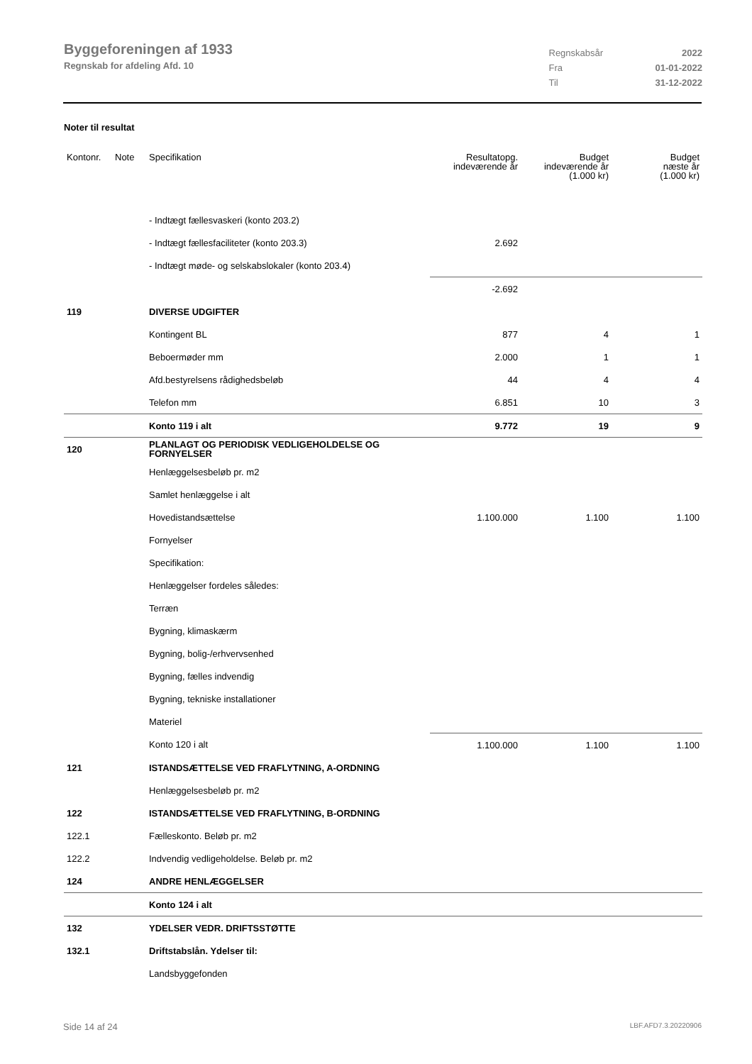Byggeforeningen af 1933
Regnskab for afdeling Afd. 10
| Regnskabsår | 2022 |
| Fra | 01-01-2022 |
| Til | 31-12-2022 |
Noter til resultat
| Kontonr. | Note | Specifikation | Resultatopg. indeværende år | Budget indeværende år (1.000 kr) | Budget næste år (1.000 kr) |
| --- | --- | --- | --- | --- | --- |
| | | - Indtægt fællesvaskeri (konto 203.2) | | | |
| | | - Indtægt fællesfaciliteter (konto 203.3) | 2.692 | | |
| | | - Indtægt møde- og selskabslokaler (konto 203.4) | | | |
| | | | -2.692 | | |
| 119 | | DIVERSE UDGIFTER | | | |
| | | Kontingent BL | 877 | 4 | 1 |
| | | Beboermøder mm | 2.000 | 1 | 1 |
| | | Afd.bestyrelsens rådighedsbeløb | 44 | 4 | 4 |
| | | Telefon mm | 6.851 | 10 | 3 |
| | | Konto 119 i alt | 9.772 | 19 | 9 |
| 120 | | PLANLAGT OG PERIODISK VEDLIGEHOLDELSE OG FORNYELSER | | | |
| | | Henlæggelsesbeløb pr. m2 | | | |
| | | Samlet henlæggelse i alt | | | |
| | | Hovedistandsættelse | 1.100.000 | 1.100 | 1.100 |
| | | Fornyelser | | | |
| | | Specifikation: | | | |
| | | Henlæggelser fordeles således: | | | |
| | | Terræn | | | |
| | | Bygning, klimaskærm | | | |
| | | Bygning, bolig-/erhvervsenhed | | | |
| | | Bygning, fælles indvendig | | | |
| | | Bygning, tekniske installationer | | | |
| | | Materiel | | | |
| | | Konto 120 i alt | 1.100.000 | 1.100 | 1.100 |
| 121 | | ISTANDSÆTTELSE VED FRAFLYTNING, A-ORDNING | | | |
| | | Henlæggelsesbeløb pr. m2 | | | |
| 122 | | ISTANDSÆTTELSE VED FRAFLYTNING, B-ORDNING | | | |
| 122.1 | | Fælleskonto. Beløb pr. m2 | | | |
| 122.2 | | Indvendig vedligeholdelse. Beløb pr. m2 | | | |
| 124 | | ANDRE HENLÆGGELSER | | | |
| | | Konto 124 i alt | | | |
| 132 | | YDELSER VEDR. DRIFTSSTØTTE | | | |
| 132.1 | | Driftstabslån. Ydelser til: | | | |
| | | Landsbyggefonden | | | |
Side 14 af 24 LBF.AFD7.3.20220906